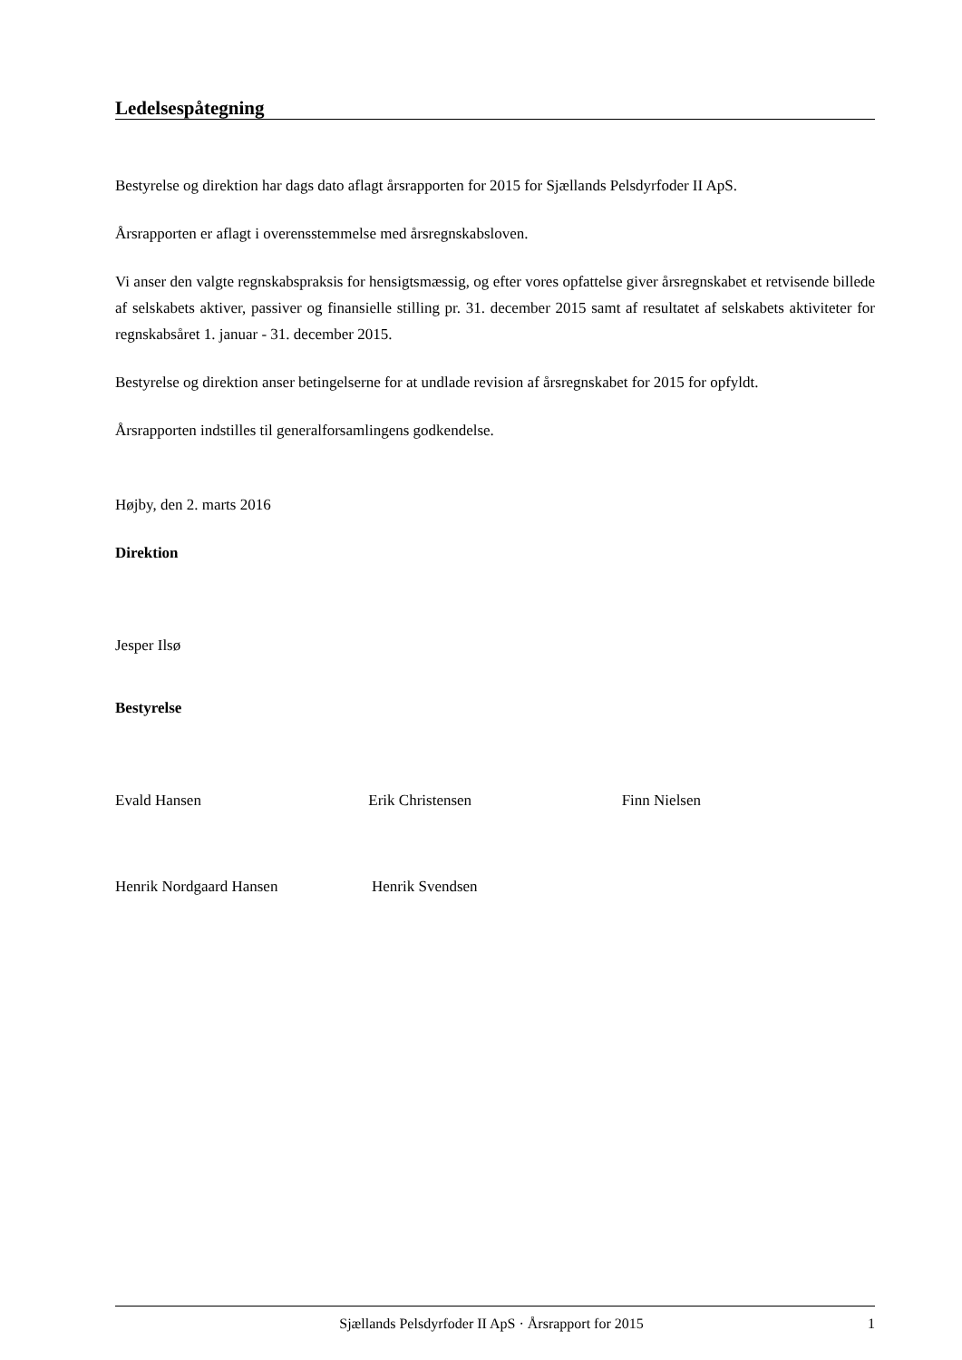Ledelsespåtegning
Bestyrelse og direktion har dags dato aflagt årsrapporten for 2015 for Sjællands Pelsdyrfoder II ApS.
Årsrapporten er aflagt i overensstemmelse med årsregnskabsloven.
Vi anser den valgte regnskabspraksis for hensigtsmæssig, og efter vores opfattelse giver årsregnskabet et retvisende billede af selskabets aktiver, passiver og finansielle stilling pr. 31. december 2015 samt af resultatet af selskabets aktiviteter for regnskabsåret 1. januar - 31. december 2015.
Bestyrelse og direktion anser betingelserne for at undlade revision af årsregnskabet for 2015 for opfyldt.
Årsrapporten indstilles til generalforsamlingens godkendelse.
Højby, den 2. marts 2016
Direktion
Jesper Ilsø
Bestyrelse
Evald Hansen Erik Christensen Finn Nielsen
Henrik Nordgaard Hansen Henrik Svendsen
Sjællands Pelsdyrfoder II ApS · Årsrapport for 2015 1